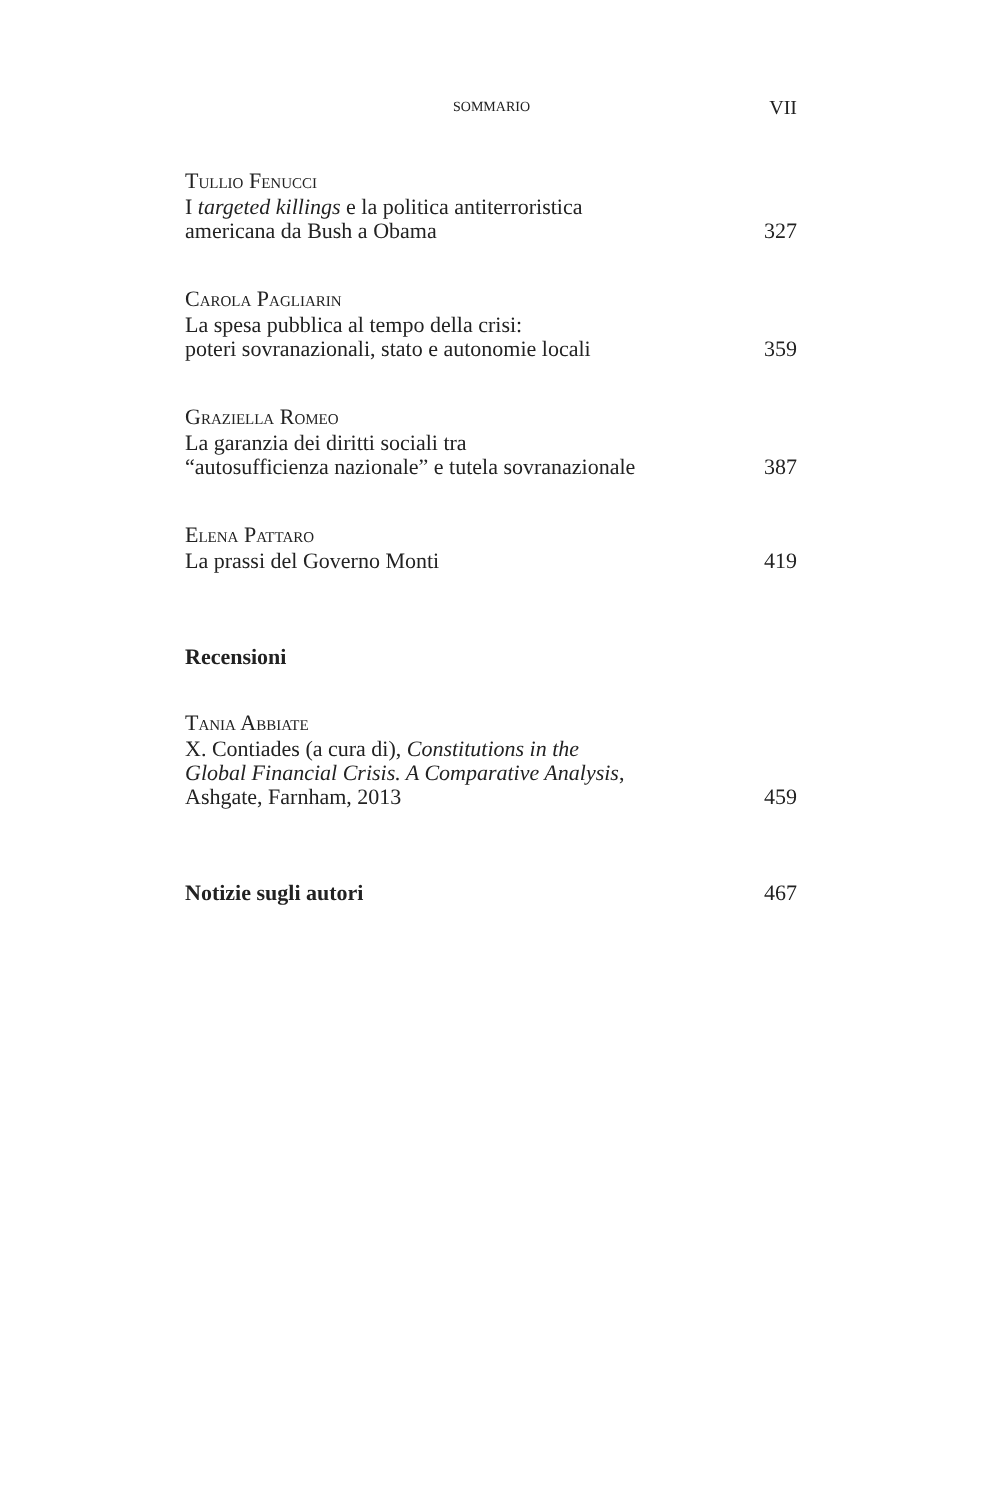SOMMARIO VII
TULLIO FENUCCI
I targeted killings e la politica antiterroristica
americana da Bush a Obama 327
CAROLA PAGLIARIN
La spesa pubblica al tempo della crisi:
poteri sovranazionali, stato e autonomie locali 359
GRAZIELLA ROMEO
La garanzia dei diritti sociali tra
“autosufficienza nazionale” e tutela sovranazionale 387
ELENA PATTARO
La prassi del Governo Monti 419
Recensioni
TANIA ABBIATE
X. Contiades (a cura di), Constitutions in the
Global Financial Crisis. A Comparative Analysis,
Ashgate, Farnham, 2013 459
Notizie sugli autori 467